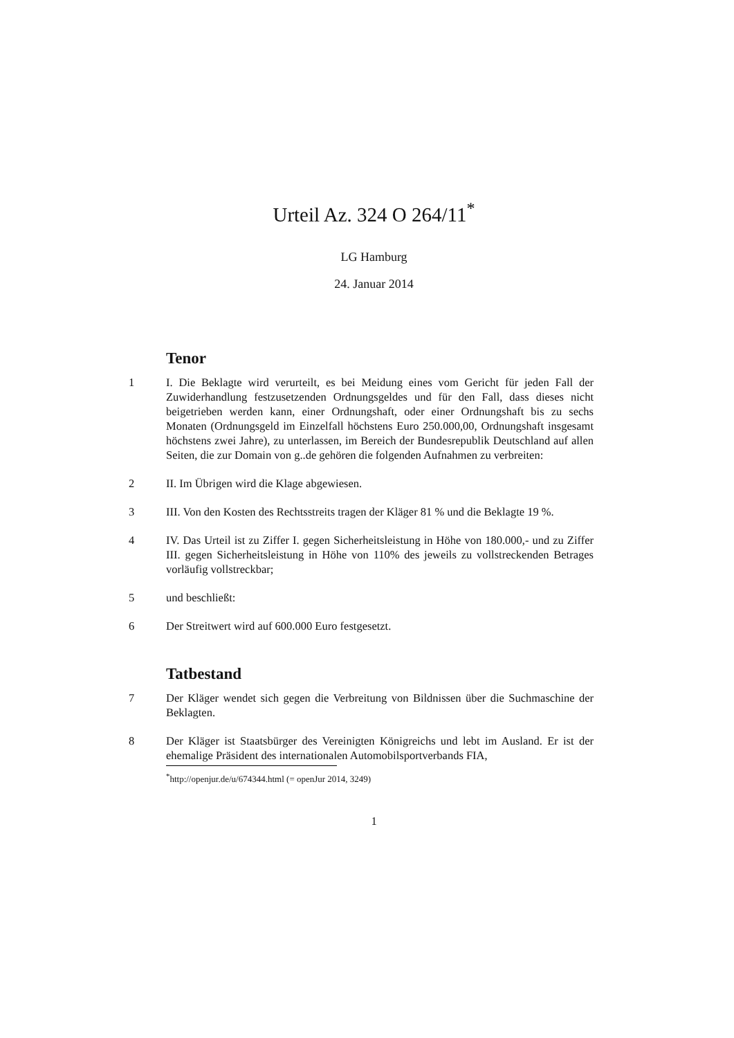Urteil Az. 324 O 264/11<sup>*</sup>
LG Hamburg
24. Januar 2014
Tenor
1 I. Die Beklagte wird verurteilt, es bei Meidung eines vom Gericht für jeden Fall der Zuwiderhandlung festzusetzenden Ordnungsgeldes und für den Fall, dass dieses nicht beigetrieben werden kann, einer Ordnungshaft, oder einer Ordnungshaft bis zu sechs Monaten (Ordnungsgeld im Einzelfall höchstens Euro 250.000,00, Ordnungshaft insgesamt höchstens zwei Jahre), zu unterlassen, im Bereich der Bundesrepublik Deutschland auf allen Seiten, die zur Domain von g..de gehören die folgenden Aufnahmen zu verbreiten:
2 II. Im Übrigen wird die Klage abgewiesen.
3 III. Von den Kosten des Rechtsstreits tragen der Kläger 81 % und die Beklagte 19 %.
4 IV. Das Urteil ist zu Ziffer I. gegen Sicherheitsleistung in Höhe von 180.000,- und zu Ziffer III. gegen Sicherheitsleistung in Höhe von 110% des jeweils zu vollstreckenden Betrages vorläufig vollstreckbar;
5 und beschließt:
6 Der Streitwert wird auf 600.000 Euro festgesetzt.
Tatbestand
7 Der Kläger wendet sich gegen die Verbreitung von Bildnissen über die Suchmaschine der Beklagten.
8 Der Kläger ist Staatsbürger des Vereinigten Königreichs und lebt im Ausland. Er ist der ehemalige Präsident des internationalen Automobilsportverbands FIA,
<sup>*</sup> http://openjur.de/u/674344.html (= openJur 2014, 3249)
1